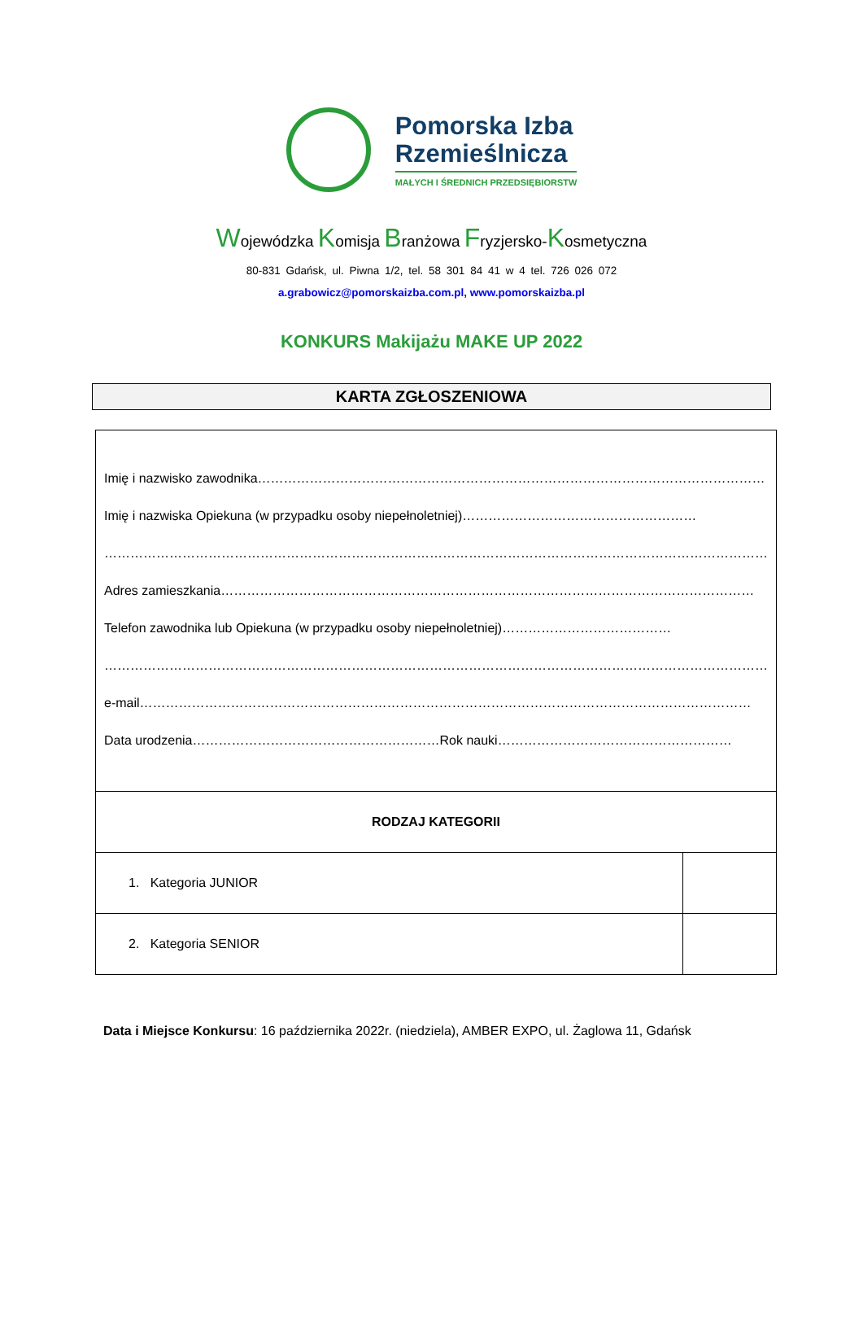Pomorska Izba
Rzemieślnicza
MAŁYCH I ŚREDNICH PRZEDSIĘBIORSTW
Wojewódzka Komisja Branżowa Fryzjersko-Kosmetyczna
80-831 Gdańsk, ul. Piwna 1/2, tel. 58 301 84 41 w 4 tel. 726 026 072
a.grabowicz@pomorskaizba.com.pl, www.pomorskaizba.pl
KONKURS Makijażu MAKE UP 2022
KARTA ZGŁOSZENIOWA
| Imię i nazwisko zawodnika……………………………………………………………………………………………………… Imię i nazwiska Opiekuna (w przypadku osoby niepełnoletniej)……………………………………………… ……………………………………………………………………………………………………………………………………… Adres zamieszkania…………………………………………………………………………………………………………… Telefon zawodnika lub Opiekuna (w przypadku osoby niepełnoletniej)………………………………… ……………………………………………………………………………………………………………………………………… e-mail…………………………………………………………………………………………………………………………… Data urodzenia…………………………………………………Rok nauki……………………………………………… | |
| RODZAJ KATEGORII | |
| 1. Kategoria JUNIOR | |
| 2. Kategoria SENIOR | |
Data i Miejsce Konkursu: 16 października 2022r. (niedziela), AMBER EXPO, ul. Żaglowa 11, Gdańsk